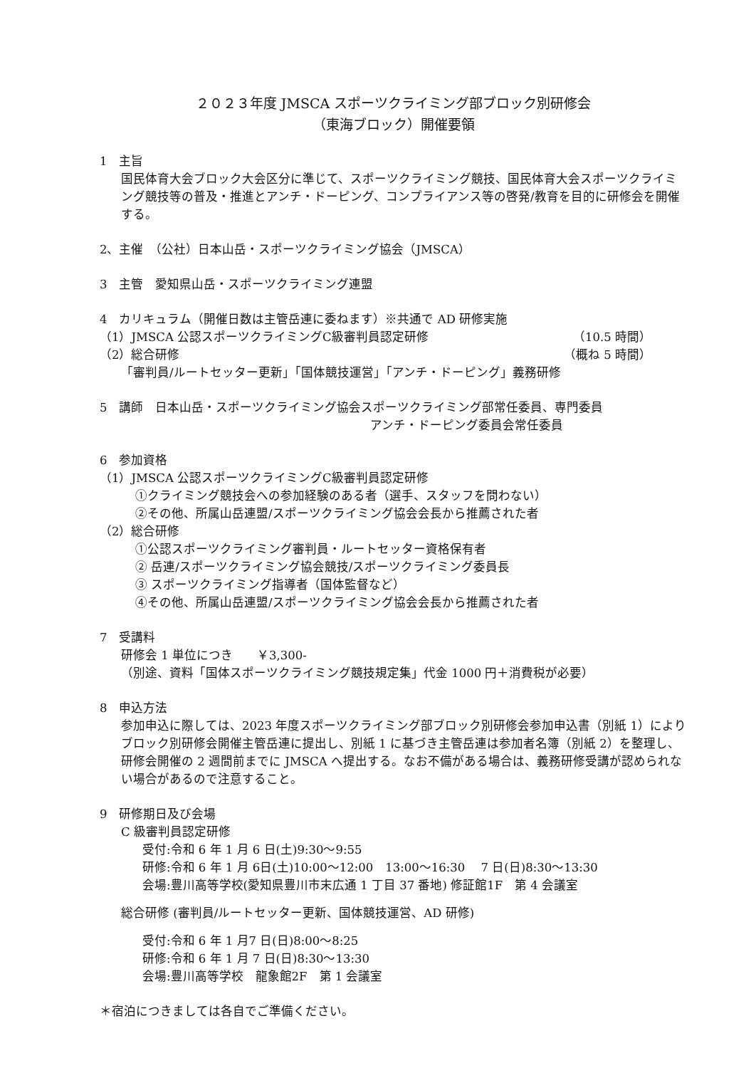２０２３年度 JMSCA スポーツクライミング部ブロック別研修会
（東海ブロック）開催要領
1　主旨
国民体育大会ブロック大会区分に準じて、スポーツクライミング競技、国民体育大会スポーツクライミング競技等の普及・推進とアンチ・ドーピング、コンプライアンス等の啓発/教育を目的に研修会を開催する。
2、主催　（公社）日本山岳・スポーツクライミング協会（JMSCA）
3　主管　愛知県山岳・スポーツクライミング連盟
4　カリキュラム（開催日数は主管岳連に委ねます）※共通で AD 研修実施
（1）JMSCA 公認スポーツクライミングC級審判員認定研修 （10.5 時間）
（2）総合研修 （概ね 5 時間）
「審判員/ルートセッター更新」「国体競技運営」「アンチ・ドーピング」義務研修
5　講師　日本山岳・スポーツクライミング協会スポーツクライミング部常任委員、専門委員
アンチ・ドーピング委員会常任委員
6　参加資格
（1）JMSCA 公認スポーツクライミングC級審判員認定研修
①クライミング競技会への参加経験のある者（選手、スタッフを問わない）
②その他、所属山岳連盟/スポーツクライミング協会会長から推薦された者
（2）総合研修
①公認スポーツクライミング審判員・ルートセッター資格保有者
② 岳連/スポーツクライミング協会競技/スポーツクライミング委員長
③ スポーツクライミング指導者（国体監督など）
④その他、所属山岳連盟/スポーツクライミング協会会長から推薦された者
7　受講料
研修会 1 単位につき　　￥3,300-
（別途、資料「国体スポーツクライミング競技規定集」代金 1000 円＋消費税が必要）
8　申込方法
参加申込に際しては、2023 年度スポーツクライミング部ブロック別研修会参加申込書（別紙 1）によりブロック別研修会開催主管岳連に提出し、別紙 1 に基づき主管岳連は参加者名簿（別紙 2）を整理し、研修会開催の 2 週間前までに JMSCA へ提出する。なお不備がある場合は、義務研修受講が認められない場合があるので注意すること。
9　研修期日及び会場
C 級審判員認定研修
受付:令和 6 年 1 月 6 日(土)9:30〜9:55
研修:令和 6 年 1 月 6日(土)10:00〜12:00　13:00〜16:30　 7 日(日)8:30〜13:30
会場:豊川高等学校(愛知県豊川市末広通 1 丁目 37 番地) 修証館1F　第 4 会議室
総合研修 (審判員/ルートセッター更新、国体競技運営、AD 研修)
受付:令和 6 年 1 月7 日(日)8:00〜8:25
研修:令和 6 年 1 月 7 日(日)8:30〜13:30
会場:豊川高等学校　龍象館2F　第 1 会議室
＊宿泊につきましては各自でご準備ください。